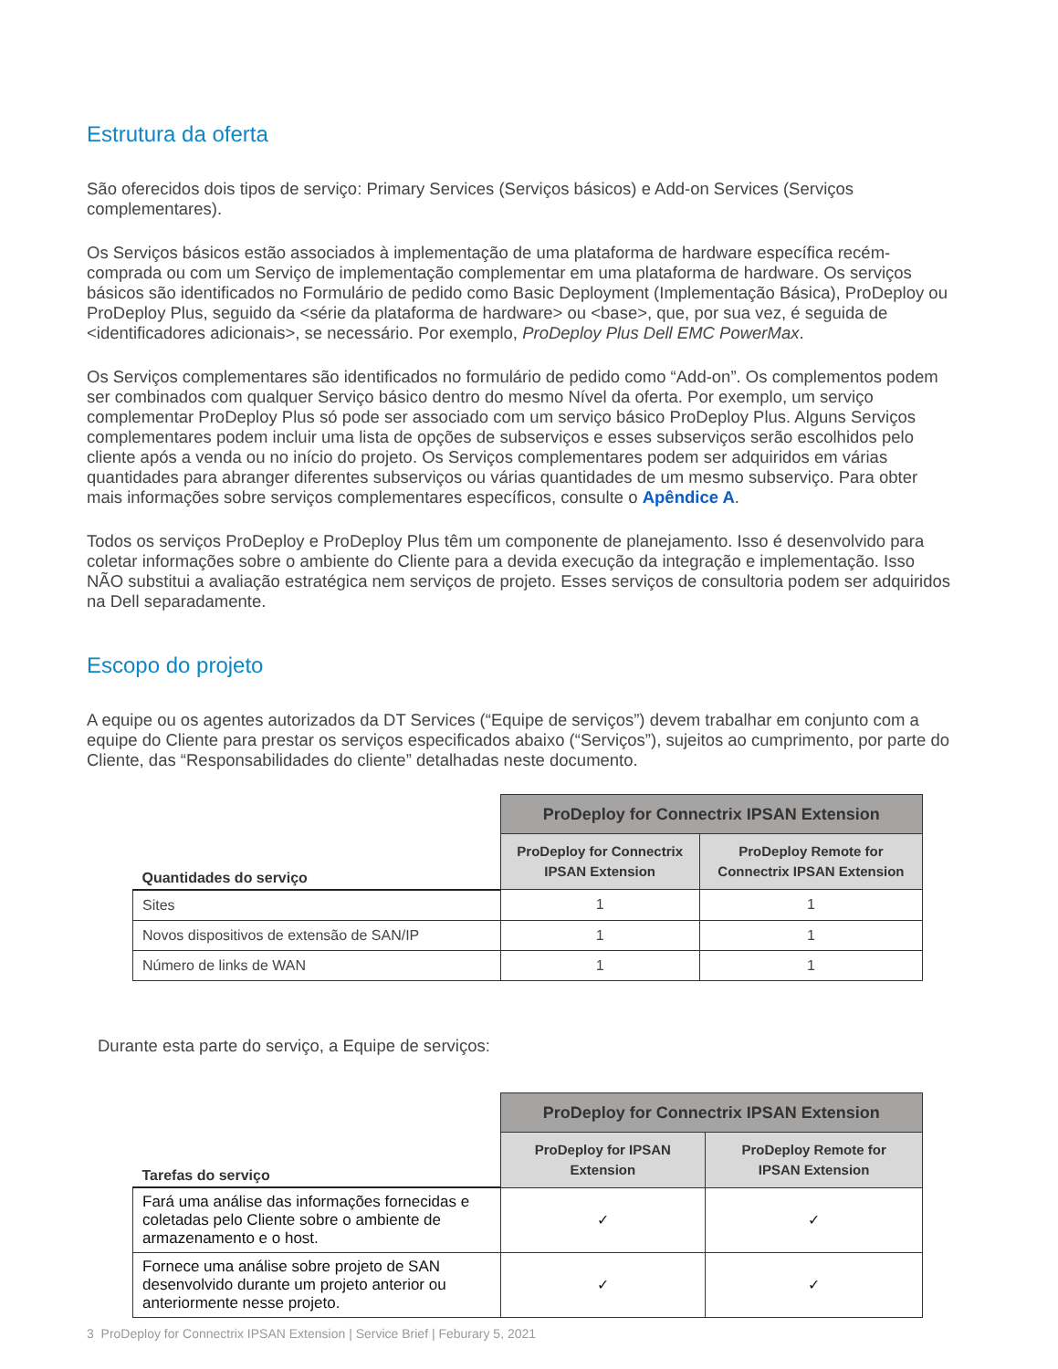Estrutura da oferta
São oferecidos dois tipos de serviço: Primary Services (Serviços básicos) e Add-on Services (Serviços complementares).
Os Serviços básicos estão associados à implementação de uma plataforma de hardware específica recém-comprada ou com um Serviço de implementação complementar em uma plataforma de hardware. Os serviços básicos são identificados no Formulário de pedido como Basic Deployment (Implementação Básica), ProDeploy ou ProDeploy Plus, seguido da <série da plataforma de hardware> ou <base>, que, por sua vez, é seguida de <identificadores adicionais>, se necessário. Por exemplo, ProDeploy Plus Dell EMC PowerMax.
Os Serviços complementares são identificados no formulário de pedido como “Add-on”. Os complementos podem ser combinados com qualquer Serviço básico dentro do mesmo Nível da oferta. Por exemplo, um serviço complementar ProDeploy Plus só pode ser associado com um serviço básico ProDeploy Plus. Alguns Serviços complementares podem incluir uma lista de opções de subserviços e esses subserviços serão escolhidos pelo cliente após a venda ou no início do projeto. Os Serviços complementares podem ser adquiridos em várias quantidades para abranger diferentes subserviços ou várias quantidades de um mesmo subserviço. Para obter mais informações sobre serviços complementares específicos, consulte o Apêndice A.
Todos os serviços ProDeploy e ProDeploy Plus têm um componente de planejamento. Isso é desenvolvido para coletar informações sobre o ambiente do Cliente para a devida execução da integração e implementação. Isso NÃO substitui a avaliação estratégica nem serviços de projeto. Esses serviços de consultoria podem ser adquiridos na Dell separadamente.
Escopo do projeto
A equipe ou os agentes autorizados da DT Services (“Equipe de serviços”) devem trabalhar em conjunto com a equipe do Cliente para prestar os serviços especificados abaixo (“Serviços”), sujeitos ao cumprimento, por parte do Cliente, das “Responsabilidades do cliente” detalhadas neste documento.
| | ProDeploy for Connectrix IPSAN Extension | |
| --- | --- | --- |
| Quantidades do serviço | ProDeploy for Connectrix IPSAN Extension | ProDeploy Remote for Connectrix IPSAN Extension |
| Sites | 1 | 1 |
| Novos dispositivos de extensão de SAN/IP | 1 | 1 |
| Número de links de WAN | 1 | 1 |
Durante esta parte do serviço, a Equipe de serviços:
| | ProDeploy for Connectrix IPSAN Extension | |
| --- | --- | --- |
| Tarefas do serviço | ProDeploy for IPSAN Extension | ProDeploy Remote for IPSAN Extension |
| Fará uma análise das informações fornecidas e coletadas pelo Cliente sobre o ambiente de armazenamento e o host. | ✓ | ✓ |
| Fornece uma análise sobre projeto de SAN desenvolvido durante um projeto anterior ou anteriormente nesse projeto. | ✓ | ✓ |
3 ProDeploy for Connectrix IPSAN Extension | Service Brief | Feburary 5, 2021